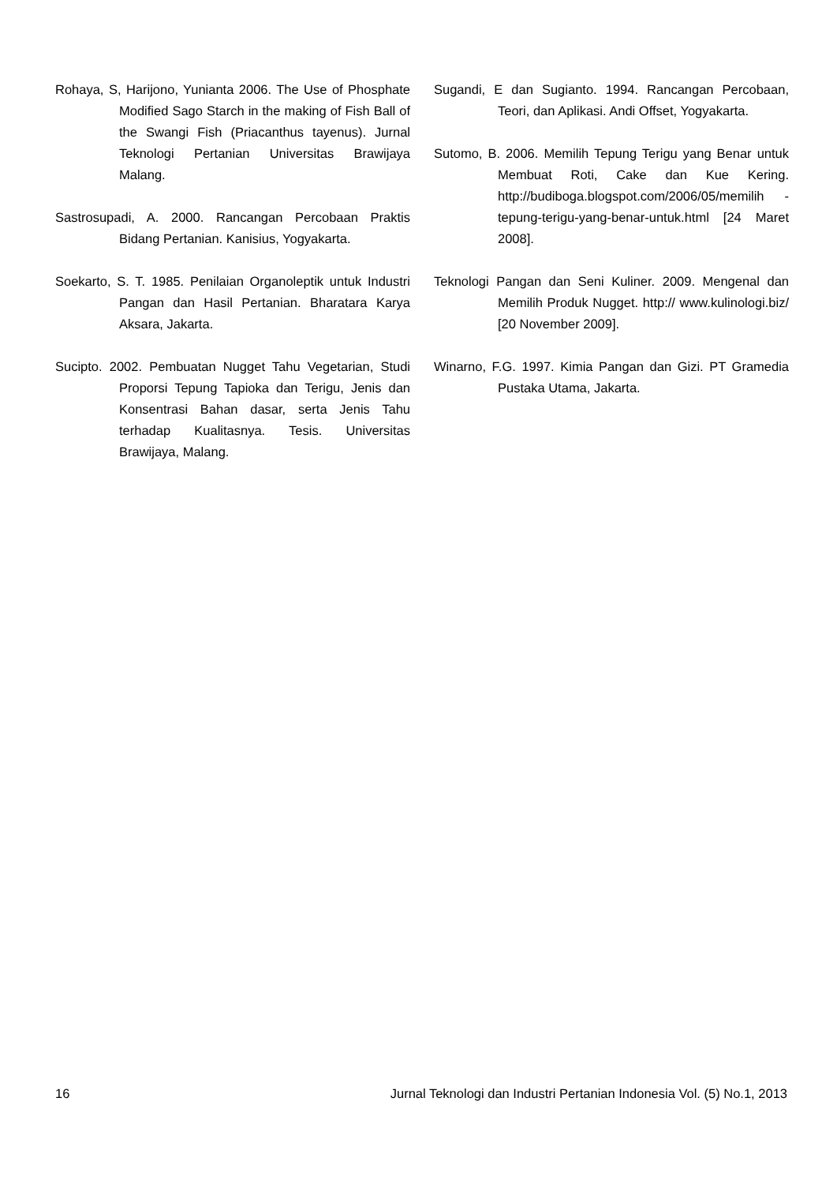Rohaya, S, Harijono, Yunianta 2006. The Use of Phosphate Modified Sago Starch in the making of Fish Ball of the Swangi Fish (Priacanthus tayenus). Jurnal Teknologi Pertanian Universitas Brawijaya Malang.
Sastrosupadi, A. 2000. Rancangan Percobaan Praktis Bidang Pertanian. Kanisius, Yogyakarta.
Soekarto, S. T. 1985. Penilaian Organoleptik untuk Industri Pangan dan Hasil Pertanian. Bharatara Karya Aksara, Jakarta.
Sucipto. 2002. Pembuatan Nugget Tahu Vegetarian, Studi Proporsi Tepung Tapioka dan Terigu, Jenis dan Konsentrasi Bahan dasar, serta Jenis Tahu terhadap Kualitasnya. Tesis. Universitas Brawijaya, Malang.
Sugandi, E dan Sugianto. 1994. Rancangan Percobaan, Teori, dan Aplikasi. Andi Offset, Yogyakarta.
Sutomo, B. 2006. Memilih Tepung Terigu yang Benar untuk Membuat Roti, Cake dan Kue Kering. http://budiboga.blogspot.com/2006/05/memilih -tepung-terigu-yang-benar-untuk.html [24 Maret 2008].
Teknologi Pangan dan Seni Kuliner. 2009. Mengenal dan Memilih Produk Nugget. http:// www.kulinologi.biz/ [20 November 2009].
Winarno, F.G. 1997. Kimia Pangan dan Gizi. PT Gramedia Pustaka Utama, Jakarta.
16 Jurnal Teknologi dan Industri Pertanian Indonesia Vol. (5) No.1, 2013